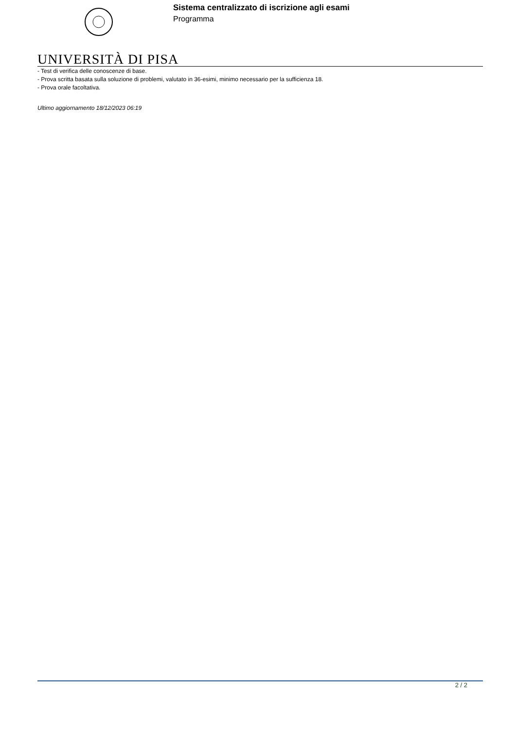Sistema centralizzato di iscrizione agli esami
Programma
UNIVERSITÀ DI PISA
- Test di verifica delle conoscenze di base.
- Prova scritta basata sulla soluzione di problemi, valutato in 36-esimi, minimo necessario per la sufficienza 18.
- Prova orale facoltativa.
Ultimo aggiornamento 18/12/2023 06:19
2 / 2